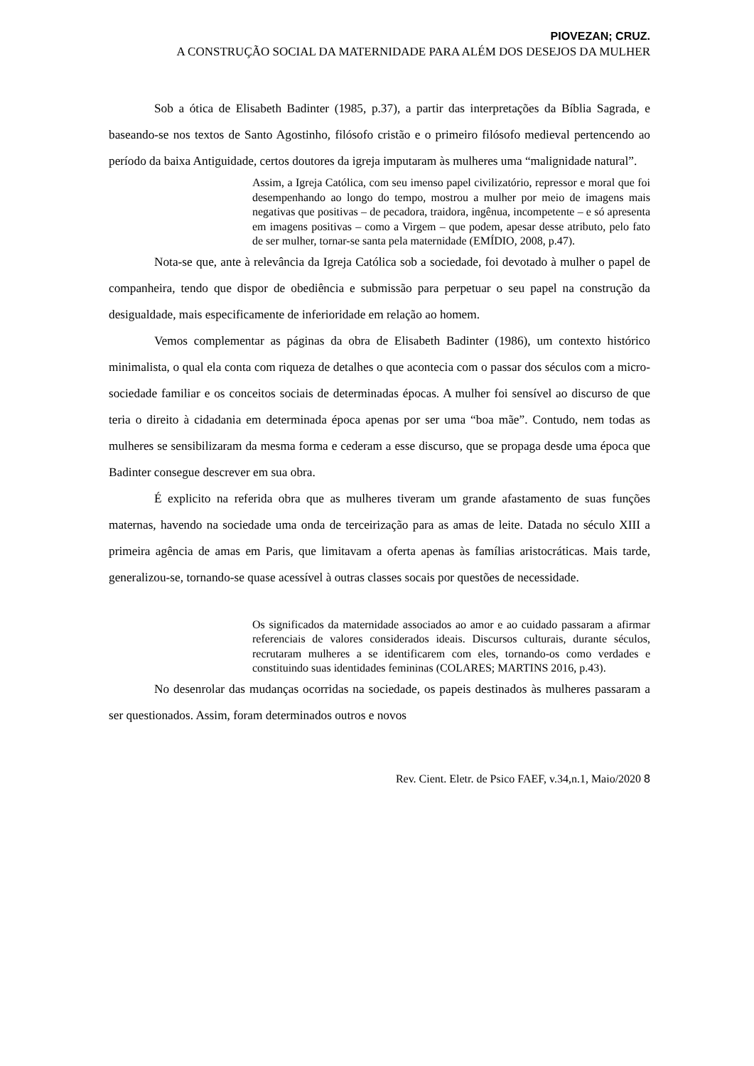PIOVEZAN; CRUZ.
A CONSTRUÇÃO SOCIAL DA MATERNIDADE PARA ALÉM DOS DESEJOS DA MULHER
Sob a ótica de Elisabeth Badinter (1985, p.37), a partir das interpretações da Bíblia Sagrada, e baseando-se nos textos de Santo Agostinho, filósofo cristão e o primeiro filósofo medieval pertencendo ao período da baixa Antiguidade, certos doutores da igreja imputaram às mulheres uma “malignidade natural”.
Assim, a Igreja Católica, com seu imenso papel civilizatório, repressor e moral que foi desempenhando ao longo do tempo, mostrou a mulher por meio de imagens mais negativas que positivas – de pecadora, traidora, ingênua, incompetente – e só apresenta em imagens positivas – como a Virgem – que podem, apesar desse atributo, pelo fato de ser mulher, tornar-se santa pela maternidade (EMÍDIO, 2008, p.47).
Nota-se que, ante à relevância da Igreja Católica sob a sociedade, foi devotado à mulher o papel de companheira, tendo que dispor de obediência e submissão para perpetuar o seu papel na construção da desigualdade, mais especificamente de inferioridade em relação ao homem.
Vemos complementar as páginas da obra de Elisabeth Badinter (1986), um contexto histórico minimalista, o qual ela conta com riqueza de detalhes o que acontecia com o passar dos séculos com a micro-sociedade familiar e os conceitos sociais de determinadas épocas. A mulher foi sensível ao discurso de que teria o direito à cidadania em determinada época apenas por ser uma “boa mãe”. Contudo, nem todas as mulheres se sensibilizaram da mesma forma e cederam a esse discurso, que se propaga desde uma época que Badinter consegue descrever em sua obra.
É explicito na referida obra que as mulheres tiveram um grande afastamento de suas funções maternas, havendo na sociedade uma onda de terceirização para as amas de leite. Datada no século XIII a primeira agência de amas em Paris, que limitavam a oferta apenas às famílias aristocráticas. Mais tarde, generalizou-se, tornando-se quase acessível à outras classes socais por questões de necessidade.
Os significados da maternidade associados ao amor e ao cuidado passaram a afirmar referenciais de valores considerados ideais. Discursos culturais, durante séculos, recrutaram mulheres a se identificarem com eles, tornando-os como verdades e constituindo suas identidades femininas (COLARES; MARTINS 2016, p.43).
No desenrolar das mudanças ocorridas na sociedade, os papeis destinados às mulheres passaram a ser questionados. Assim, foram determinados outros e novos
Rev. Cient. Eletr. de Psico FAEF, v.34,n.1, Maio/2020 8